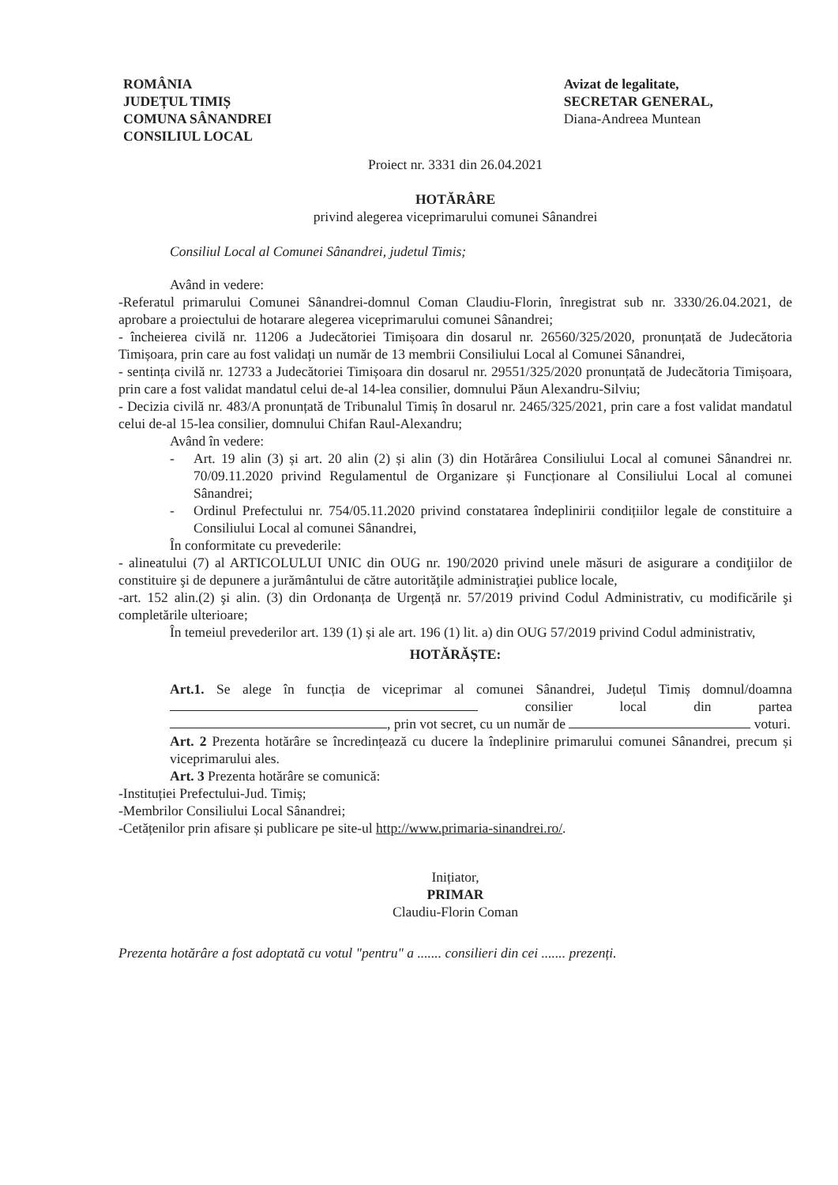ROMÂNIA
JUDEȚUL TIMIȘ
COMUNA SÂNANDREI
CONSILIUL LOCAL
Avizat de legalitate,
SECRETAR GENERAL,
Diana-Andreea Muntean
Proiect nr. 3331 din 26.04.2021
HOTĂRÂRE
privind alegerea viceprimarului comunei Sânandrei
Consiliul Local al Comunei Sânandrei, judetul Timis;
Având in vedere:
-Referatul primarului Comunei Sânandrei-domnul Coman Claudiu-Florin, înregistrat sub nr. 3330/26.04.2021, de aprobare a proiectului de hotarare alegerea viceprimarului comunei Sânandrei;
- încheierea civilă nr. 11206 a Judecătoriei Timișoara din dosarul nr. 26560/325/2020, pronunțată de Judecătoria Timișoara, prin care au fost validați un număr de 13 membrii Consiliului Local al Comunei Sânandrei,
- sentința civilă nr. 12733 a Judecătoriei Timișoara din dosarul nr. 29551/325/2020 pronunțată de Judecătoria Timișoara, prin care a fost validat mandatul celui de-al 14-lea consilier, domnului Păun Alexandru-Silviu;
- Decizia civilă nr. 483/A pronunțată de Tribunalul Timiș în dosarul nr. 2465/325/2021, prin care a fost validat mandatul celui de-al 15-lea consilier, domnului Chifan Raul-Alexandru;
Având în vedere:
- Art. 19 alin (3) și art. 20 alin (2) și alin (3) din Hotărârea Consiliului Local al comunei Sânandrei nr. 70/09.11.2020 privind Regulamentul de Organizare și Funcționare al Consiliului Local al comunei Sânandrei;
- Ordinul Prefectului nr. 754/05.11.2020 privind constatarea îndeplinirii condițiilor legale de constituire a Consiliului Local al comunei Sânandrei,
În conformitate cu prevederile:
- alineatului (7) al ARTICOLULUI UNIC din OUG nr. 190/2020 privind unele măsuri de asigurare a condiţiilor de constituire şi de depunere a jurământului de către autorităţile administraţiei publice locale,
-art. 152 alin.(2) şi alin. (3) din Ordonanța de Urgență nr. 57/2019 privind Codul Administrativ, cu modificările şi completările ulterioare;
În temeiul prevederilor art. 139 (1) și ale art. 196 (1) lit. a) din OUG 57/2019 privind Codul administrativ,
HOTĂRĂȘTE:
Art.1. Se alege în funcția de viceprimar al comunei Sânandrei, Județul Timiș domnul/doamna consilier local din partea , prin vot secret, cu un număr de voturi.
Art. 2 Prezenta hotărâre se încredințează cu ducere la îndeplinire primarului comunei Sânandrei, precum și viceprimarului ales.
Art. 3 Prezenta hotărâre se comunică:
-Instituției Prefectului-Jud. Timiș;
-Membrilor Consiliului Local Sânandrei;
-Cetățenilor prin afisare și publicare pe site-ul http://www.primaria-sinandrei.ro/.
Inițiator,
PRIMAR
Claudiu-Florin Coman
Prezenta hotărâre a fost adoptată cu votul "pentru" a ....... consilieri din cei ....... prezenți.